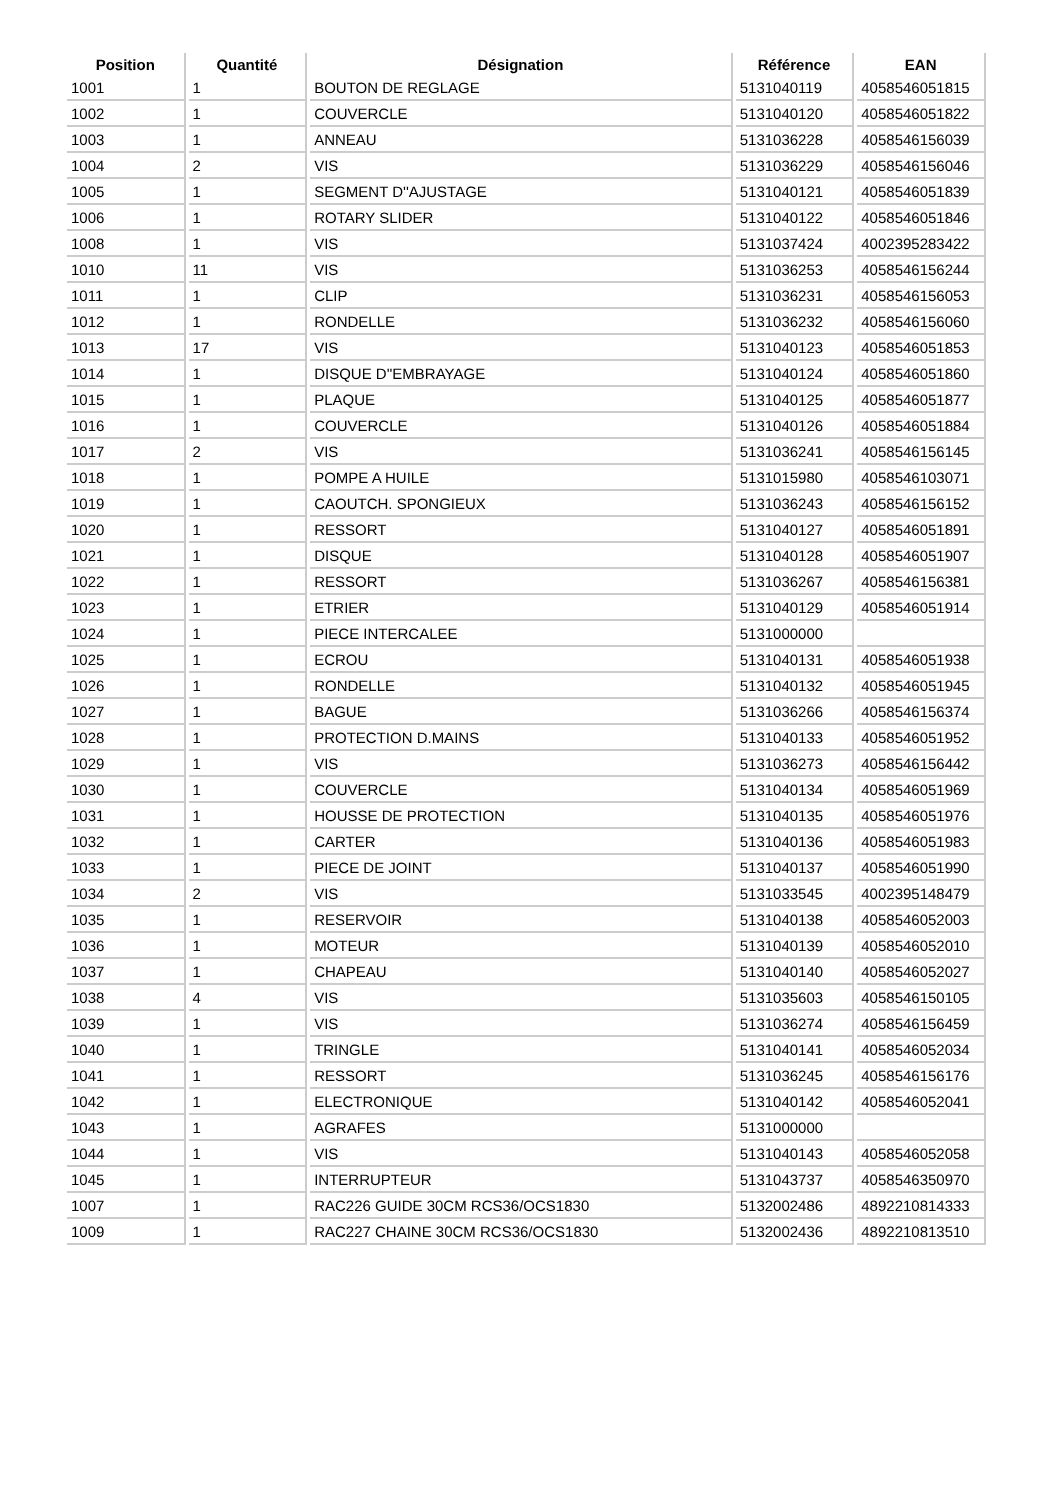| Position | Quantité | Désignation | Référence | EAN |
| --- | --- | --- | --- | --- |
| 1001 | 1 | BOUTON DE REGLAGE | 5131040119 | 4058546051815 |
| 1002 | 1 | COUVERCLE | 5131040120 | 4058546051822 |
| 1003 | 1 | ANNEAU | 5131036228 | 4058546156039 |
| 1004 | 2 | VIS | 5131036229 | 4058546156046 |
| 1005 | 1 | SEGMENT D''AJUSTAGE | 5131040121 | 4058546051839 |
| 1006 | 1 | ROTARY SLIDER | 5131040122 | 4058546051846 |
| 1008 | 1 | VIS | 5131037424 | 4002395283422 |
| 1010 | 11 | VIS | 5131036253 | 4058546156244 |
| 1011 | 1 | CLIP | 5131036231 | 4058546156053 |
| 1012 | 1 | RONDELLE | 5131036232 | 4058546156060 |
| 1013 | 17 | VIS | 5131040123 | 4058546051853 |
| 1014 | 1 | DISQUE D''EMBRAYAGE | 5131040124 | 4058546051860 |
| 1015 | 1 | PLAQUE | 5131040125 | 4058546051877 |
| 1016 | 1 | COUVERCLE | 5131040126 | 4058546051884 |
| 1017 | 2 | VIS | 5131036241 | 4058546156145 |
| 1018 | 1 | POMPE A HUILE | 5131015980 | 4058546103071 |
| 1019 | 1 | CAOUTCH. SPONGIEUX | 5131036243 | 4058546156152 |
| 1020 | 1 | RESSORT | 5131040127 | 4058546051891 |
| 1021 | 1 | DISQUE | 5131040128 | 4058546051907 |
| 1022 | 1 | RESSORT | 5131036267 | 4058546156381 |
| 1023 | 1 | ETRIER | 5131040129 | 4058546051914 |
| 1024 | 1 | PIECE INTERCALEE | 5131000000 | |
| 1025 | 1 | ECROU | 5131040131 | 4058546051938 |
| 1026 | 1 | RONDELLE | 5131040132 | 4058546051945 |
| 1027 | 1 | BAGUE | 5131036266 | 4058546156374 |
| 1028 | 1 | PROTECTION D.MAINS | 5131040133 | 4058546051952 |
| 1029 | 1 | VIS | 5131036273 | 4058546156442 |
| 1030 | 1 | COUVERCLE | 5131040134 | 4058546051969 |
| 1031 | 1 | HOUSSE DE PROTECTION | 5131040135 | 4058546051976 |
| 1032 | 1 | CARTER | 5131040136 | 4058546051983 |
| 1033 | 1 | PIECE DE JOINT | 5131040137 | 4058546051990 |
| 1034 | 2 | VIS | 5131033545 | 4002395148479 |
| 1035 | 1 | RESERVOIR | 5131040138 | 4058546052003 |
| 1036 | 1 | MOTEUR | 5131040139 | 4058546052010 |
| 1037 | 1 | CHAPEAU | 5131040140 | 4058546052027 |
| 1038 | 4 | VIS | 5131035603 | 4058546150105 |
| 1039 | 1 | VIS | 5131036274 | 4058546156459 |
| 1040 | 1 | TRINGLE | 5131040141 | 4058546052034 |
| 1041 | 1 | RESSORT | 5131036245 | 4058546156176 |
| 1042 | 1 | ELECTRONIQUE | 5131040142 | 4058546052041 |
| 1043 | 1 | AGRAFES | 5131000000 | |
| 1044 | 1 | VIS | 5131040143 | 4058546052058 |
| 1045 | 1 | INTERRUPTEUR | 5131043737 | 4058546350970 |
| 1007 | 1 | RAC226 GUIDE 30CM RCS36/OCS1830 | 5132002486 | 4892210814333 |
| 1009 | 1 | RAC227 CHAINE 30CM RCS36/OCS1830 | 5132002436 | 4892210813510 |